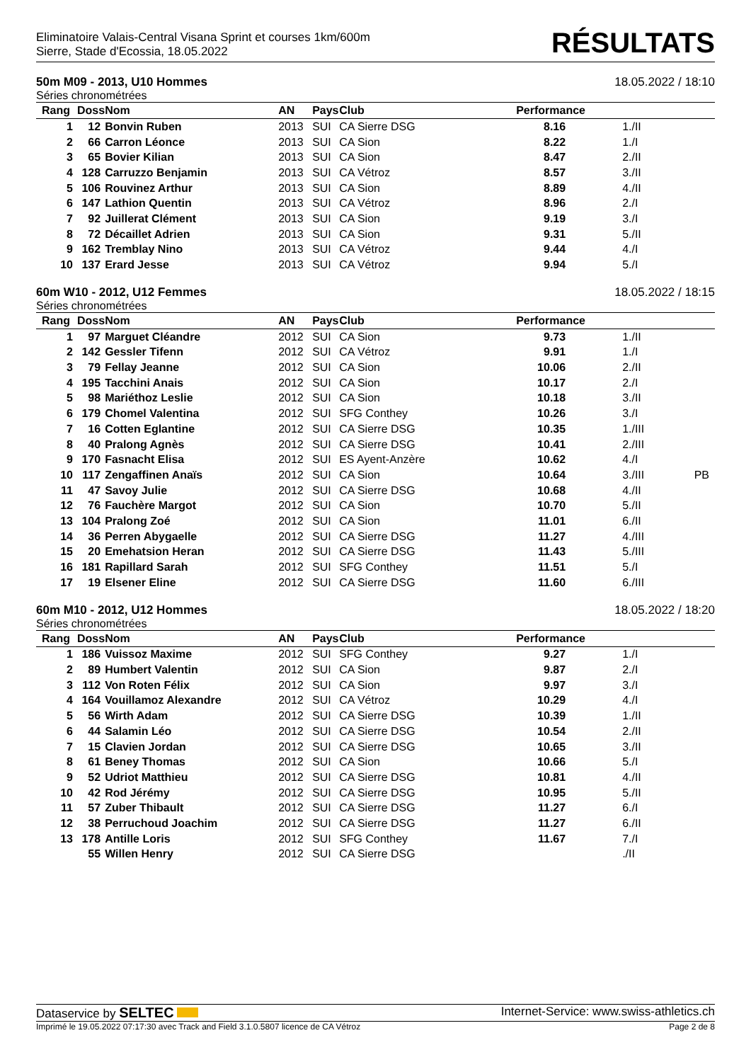Eliminatoire Valais-Central Visana Sprint et courses 1km/600m
Sierre, Stade d'Ecossia, 18.05.2022
RÉSULTATS
50m M09 - 2013, U10 Hommes 18.05.2022 / 18:10
Séries chronométrées
| Rang | Doss | Nom | AN | Pays | Club | Performance | | |
| --- | --- | --- | --- | --- | --- | --- | --- | --- |
| 1 | 12 | Bonvin Ruben | 2013 | SUI | CA Sierre DSG | 8.16 | 1./II | |
| 2 | 66 | Carron Léonce | 2013 | SUI | CA Sion | 8.22 | 1./I | |
| 3 | 65 | Bovier Kilian | 2013 | SUI | CA Sion | 8.47 | 2./II | |
| 4 | 128 | Carruzzo Benjamin | 2013 | SUI | CA Vétroz | 8.57 | 3./II | |
| 5 | 106 | Rouvinez Arthur | 2013 | SUI | CA Sion | 8.89 | 4./II | |
| 6 | 147 | Lathion Quentin | 2013 | SUI | CA Vétroz | 8.96 | 2./I | |
| 7 | 92 | Juillerat Clément | 2013 | SUI | CA Sion | 9.19 | 3./I | |
| 8 | 72 | Décaillet Adrien | 2013 | SUI | CA Sion | 9.31 | 5./II | |
| 9 | 162 | Tremblay Nino | 2013 | SUI | CA Vétroz | 9.44 | 4./I | |
| 10 | 137 | Erard Jesse | 2013 | SUI | CA Vétroz | 9.94 | 5./I | |
60m W10 - 2012, U12 Femmes 18.05.2022 / 18:15
Séries chronométrées
| Rang | Doss | Nom | AN | Pays | Club | Performance | | |
| --- | --- | --- | --- | --- | --- | --- | --- | --- |
| 1 | 97 | Marguet Cléandre | 2012 | SUI | CA Sion | 9.73 | 1./II | |
| 2 | 142 | Gessler Tifenn | 2012 | SUI | CA Vétroz | 9.91 | 1./I | |
| 3 | 79 | Fellay Jeanne | 2012 | SUI | CA Sion | 10.06 | 2./II | |
| 4 | 195 | Tacchini Anais | 2012 | SUI | CA Sion | 10.17 | 2./I | |
| 5 | 98 | Mariéthoz Leslie | 2012 | SUI | CA Sion | 10.18 | 3./II | |
| 6 | 179 | Chomel Valentina | 2012 | SUI | SFG Conthey | 10.26 | 3./I | |
| 7 | 16 | Cotten Eglantine | 2012 | SUI | CA Sierre DSG | 10.35 | 1./III | |
| 8 | 40 | Pralong Agnès | 2012 | SUI | CA Sierre DSG | 10.41 | 2./III | |
| 9 | 170 | Fasnacht Elisa | 2012 | SUI | ES Ayent-Anzère | 10.62 | 4./I | |
| 10 | 117 | Zengaffinen Anaïs | 2012 | SUI | CA Sion | 10.64 | 3./III | PB |
| 11 | 47 | Savoy Julie | 2012 | SUI | CA Sierre DSG | 10.68 | 4./II | |
| 12 | 76 | Fauchère Margot | 2012 | SUI | CA Sion | 10.70 | 5./II | |
| 13 | 104 | Pralong Zoé | 2012 | SUI | CA Sion | 11.01 | 6./II | |
| 14 | 36 | Perren Abygaelle | 2012 | SUI | CA Sierre DSG | 11.27 | 4./III | |
| 15 | 20 | Emehatsion Heran | 2012 | SUI | CA Sierre DSG | 11.43 | 5./III | |
| 16 | 181 | Rapillard Sarah | 2012 | SUI | SFG Conthey | 11.51 | 5./I | |
| 17 | 19 | Elsener Eline | 2012 | SUI | CA Sierre DSG | 11.60 | 6./III | |
60m M10 - 2012, U12 Hommes 18.05.2022 / 18:20
Séries chronométrées
| Rang | Doss | Nom | AN | Pays | Club | Performance | | |
| --- | --- | --- | --- | --- | --- | --- | --- | --- |
| 1 | 186 | Vuissoz Maxime | 2012 | SUI | SFG Conthey | 9.27 | 1./I | |
| 2 | 89 | Humbert Valentin | 2012 | SUI | CA Sion | 9.87 | 2./I | |
| 3 | 112 | Von Roten Félix | 2012 | SUI | CA Sion | 9.97 | 3./I | |
| 4 | 164 | Vouillamoz Alexandre | 2012 | SUI | CA Vétroz | 10.29 | 4./I | |
| 5 | 56 | Wirth Adam | 2012 | SUI | CA Sierre DSG | 10.39 | 1./II | |
| 6 | 44 | Salamin Léo | 2012 | SUI | CA Sierre DSG | 10.54 | 2./II | |
| 7 | 15 | Clavien Jordan | 2012 | SUI | CA Sierre DSG | 10.65 | 3./II | |
| 8 | 61 | Beney Thomas | 2012 | SUI | CA Sion | 10.66 | 5./I | |
| 9 | 52 | Udriot Matthieu | 2012 | SUI | CA Sierre DSG | 10.81 | 4./II | |
| 10 | 42 | Rod Jérémy | 2012 | SUI | CA Sierre DSG | 10.95 | 5./II | |
| 11 | 57 | Zuber Thibault | 2012 | SUI | CA Sierre DSG | 11.27 | 6./I | |
| 12 | 38 | Perruchoud Joachim | 2012 | SUI | CA Sierre DSG | 11.27 | 6./II | |
| 13 | 178 | Antille Loris | 2012 | SUI | SFG Conthey | 11.67 | 7./I | |
| | 55 | Willen Henry | 2012 | SUI | CA Sierre DSG | | ./II | |
Dataservice by SELTEC Internet-Service: www.swiss-athletics.ch
Imprimé le 19.05.2022 07:17:30 avec Track and Field 3.1.0.5807 licence de CA Vétroz Page 2 de 8